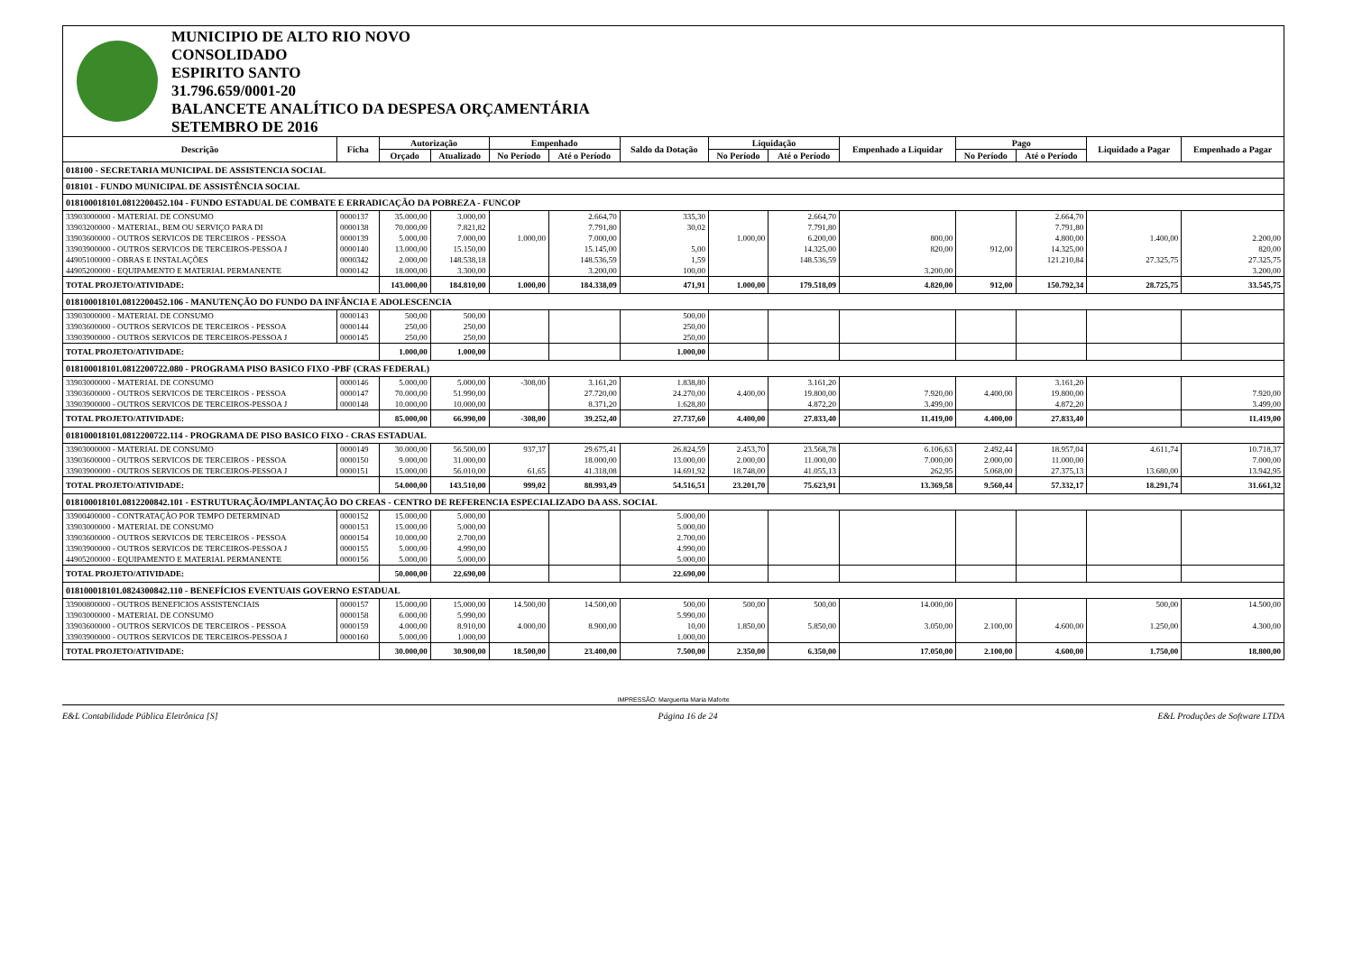MUNICIPIO DE ALTO RIO NOVO
CONSOLIDADO
ESPIRITO SANTO
31.796.659/0001-20
BALANCETE ANALÍTICO DA DESPESA ORÇAMENTÁRIA
SETEMBRO DE 2016
| Descrição | Ficha | Autorização | | Empenhado | | Saldo da Dotação | Liquidação | | Empenhado a Liquidar | Pago | | Liquidado a Pagar | Empenhado a Pagar |
| --- | --- | --- | --- | --- | --- | --- | --- | --- | --- | --- | --- | --- | --- |
| | | Orçado | Atualizado | No Período | Até o Período | | No Período | Até o Período | | No Período | Até o Período | | |
| 018100 - SECRETARIA MUNICIPAL DE ASSISTENCIA SOCIAL | | | | | | | | | | | | | |
| 018101 - FUNDO MUNICIPAL DE ASSISTÊNCIA SOCIAL | | | | | | | | | | | | | |
| 018100018101.0812200452.104 - FUNDO ESTADUAL DE COMBATE E ERRADICAÇÃO DA POBREZA - FUNCOP | | | | | | | | | | | | | |
| 33903000000 - MATERIAL DE CONSUMO | 0000137 | 35.000,00 | 3.000,00 | | 2.664,70 | 335,30 | | 2.664,70 | | | 2.664,70 | | |
| 33903200000 - MATERIAL, BEM OU SERVIÇO PARA DI | 0000138 | 70.000,00 | 7.821,82 | | 7.791,80 | 30,02 | | 7.791,80 | | | 7.791,80 | | |
| 33903600000 - OUTROS SERVICOS DE TERCEIROS - PESSOA | 0000139 | 5.000,00 | 7.000,00 | 1.000,00 | 7.000,00 | | 1.000,00 | 6.200,00 | 800,00 | | 4.800,00 | 1.400,00 | 2.200,00 |
| 33903900000 - OUTROS SERVICOS DE TERCEIROS-PESSOA J | 0000140 | 13.000,00 | 15.150,00 | | 15.145,00 | 5,00 | | 14.325,00 | 820,00 | 912,00 | 14.325,00 | | 820,00 |
| 44905100000 - OBRAS E INSTALAÇÕES | 0000342 | 2.000,00 | 148.538,18 | | 148.536,59 | 1,59 | | 148.536,59 | | | 121.210,84 | 27.325,75 | 27.325,75 |
| 44905200000 - EQUIPAMENTO E MATERIAL PERMANENTE | 0000142 | 18.000,00 | 3.300,00 | | 3.200,00 | 100,00 | | | 3.200,00 | | | | 3.200,00 |
| TOTAL PROJETO/ATIVIDADE: | | 143.000,00 | 184.810,00 | 1.000,00 | 184.338,09 | 471,91 | 1.000,00 | 179.518,09 | 4.820,00 | 912,00 | 150.792,34 | 28.725,75 | 33.545,75 |
| 018100018101.0812200452.106 - MANUTENÇÃO DO FUNDO DA INFÂNCIA E ADOLESCENCIA | | | | | | | | | | | | | |
| 33903000000 - MATERIAL DE CONSUMO | 0000143 | 500,00 | 500,00 | | | 500,00 | | | | | | | |
| 33903600000 - OUTROS SERVICOS DE TERCEIROS - PESSOA | 0000144 | 250,00 | 250,00 | | | 250,00 | | | | | | | |
| 33903900000 - OUTROS SERVICOS DE TERCEIROS-PESSOA J | 0000145 | 250,00 | 250,00 | | | 250,00 | | | | | | | |
| TOTAL PROJETO/ATIVIDADE: | | 1.000,00 | 1.000,00 | | | 1.000,00 | | | | | | | |
| 018100018101.0812200722.080 - PROGRAMA PISO BASICO FIXO -PBF (CRAS FEDERAL) | | | | | | | | | | | | | |
| 33903000000 - MATERIAL DE CONSUMO | 0000146 | 5.000,00 | 5.000,00 | -308,00 | 3.161,20 | 1.838,80 | | 3.161,20 | | | 3.161,20 | | |
| 33903600000 - OUTROS SERVICOS DE TERCEIROS - PESSOA | 0000147 | 70.000,00 | 51.990,00 | | 27.720,00 | 24.270,00 | 4.400,00 | 19.800,00 | 7.920,00 | 4.400,00 | 19.800,00 | | 7.920,00 |
| 33903900000 - OUTROS SERVICOS DE TERCEIROS-PESSOA J | 0000148 | 10.000,00 | 10.000,00 | | 8.371,20 | 1.628,80 | | 4.872,20 | 3.499,00 | | 4.872,20 | | 3.499,00 |
| TOTAL PROJETO/ATIVIDADE: | | 85.000,00 | 66.990,00 | -308,00 | 39.252,40 | 27.737,60 | 4.400,00 | 27.833,40 | 11.419,00 | 4.400,00 | 27.833,40 | | 11.419,00 |
| 018100018101.0812200722.114 - PROGRAMA DE PISO BASICO FIXO - CRAS ESTADUAL | | | | | | | | | | | | | |
| 33903000000 - MATERIAL DE CONSUMO | 0000149 | 30.000,00 | 56.500,00 | 937,37 | 29.675,41 | 26.824,59 | 2.453,70 | 23.568,78 | 6.106,63 | 2.492,44 | 18.957,04 | 4.611,74 | 10.718,37 |
| 33903600000 - OUTROS SERVICOS DE TERCEIROS - PESSOA | 0000150 | 9.000,00 | 31.000,00 | | 18.000,00 | 13.000,00 | 2.000,00 | 11.000,00 | 7.000,00 | 2.000,00 | 11.000,00 | | 7.000,00 |
| 33903900000 - OUTROS SERVICOS DE TERCEIROS-PESSOA J | 0000151 | 15.000,00 | 56.010,00 | 61,65 | 41.318,08 | 14.691,92 | 18.748,00 | 41.055,13 | 262,95 | 5.068,00 | 27.375,13 | 13.680,00 | 13.942,95 |
| TOTAL PROJETO/ATIVIDADE: | | 54.000,00 | 143.510,00 | 999,02 | 88.993,49 | 54.516,51 | 23.201,70 | 75.623,91 | 13.369,58 | 9.560,44 | 57.332,17 | 18.291,74 | 31.661,32 |
| 018100018101.0812200842.101 - ESTRUTURAÇÃO/IMPLANTAÇÃO DO CREAS - CENTRO DE REFERENCIA ESPECIALIZADO DA ASS. SOCIAL | | | | | | | | | | | | | |
| 33900400000 - CONTRATAÇÃO POR TEMPO DETERMINAD | 0000152 | 15.000,00 | 5.000,00 | | | 5.000,00 | | | | | | | |
| 33903000000 - MATERIAL DE CONSUMO | 0000153 | 15.000,00 | 5.000,00 | | | 5.000,00 | | | | | | | |
| 33903600000 - OUTROS SERVICOS DE TERCEIROS - PESSOA | 0000154 | 10.000,00 | 2.700,00 | | | 2.700,00 | | | | | | | |
| 33903900000 - OUTROS SERVICOS DE TERCEIROS-PESSOA J | 0000155 | 5.000,00 | 4.990,00 | | | 4.990,00 | | | | | | | |
| 44905200000 - EQUIPAMENTO E MATERIAL PERMANENTE | 0000156 | 5.000,00 | 5.000,00 | | | 5.000,00 | | | | | | | |
| TOTAL PROJETO/ATIVIDADE: | | 50.000,00 | 22.690,00 | | | 22.690,00 | | | | | | | |
| 018100018101.0824300842.110 - BENEFÍCIOS EVENTUAIS GOVERNO ESTADUAL | | | | | | | | | | | | | |
| 33900800000 - OUTROS BENEFICIOS ASSISTENCIAIS | 0000157 | 15.000,00 | 15.000,00 | 14.500,00 | 14.500,00 | 500,00 | 500,00 | 500,00 | 14.000,00 | | | 500,00 | 14.500,00 |
| 33903000000 - MATERIAL DE CONSUMO | 0000158 | 6.000,00 | 5.990,00 | | | 5.990,00 | | | | | | | |
| 33903600000 - OUTROS SERVICOS DE TERCEIROS - PESSOA | 0000159 | 4.000,00 | 8.910,00 | 4.000,00 | 8.900,00 | 10,00 | 1.850,00 | 5.850,00 | 3.050,00 | 2.100,00 | 4.600,00 | 1.250,00 | 4.300,00 |
| 33903900000 - OUTROS SERVICOS DE TERCEIROS-PESSOA J | 0000160 | 5.000,00 | 1.000,00 | | | 1.000,00 | | | | | | | |
| TOTAL PROJETO/ATIVIDADE: | | 30.000,00 | 30.900,00 | 18.500,00 | 23.400,00 | 7.500,00 | 2.350,00 | 6.350,00 | 17.050,00 | 2.100,00 | 4.600,00 | 1.750,00 | 18.800,00 |
IMPRESSÃO: Marguerita Maria Maforte
E&L Contabilidade Pública Eletrônica [S] Página 16 de 24 E&L Produções de Software LTDA